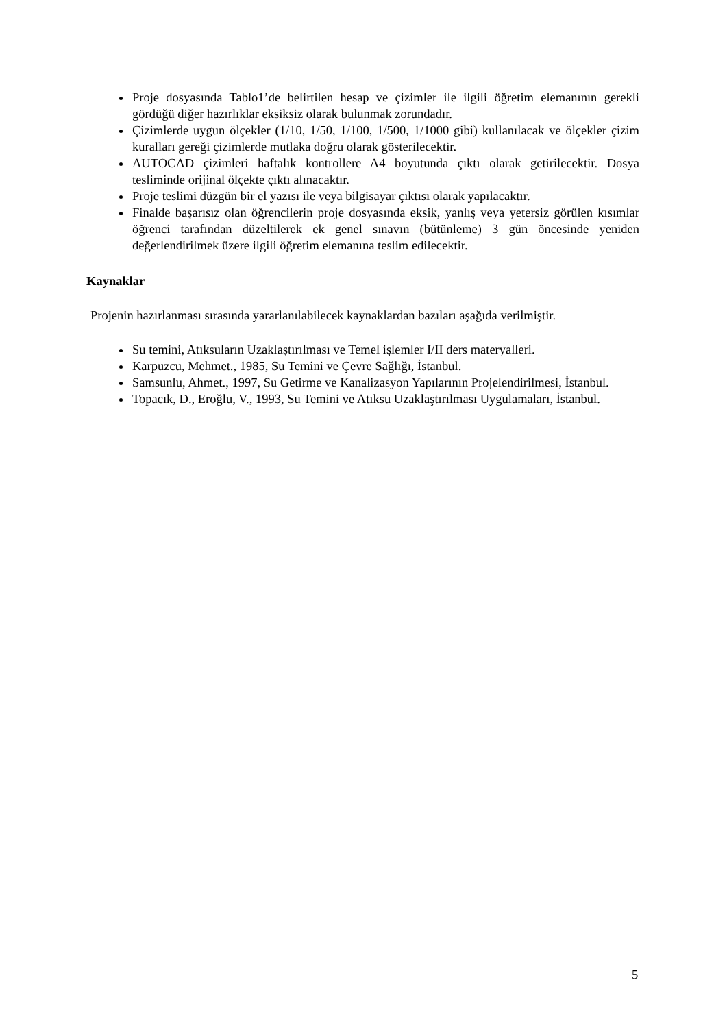Proje dosyasında Tablo1’de belirtilen hesap ve çizimler ile ilgili öğretim elemanının gerekli gördüğü diğer hazırlıklar eksiksiz olarak bulunmak zorundadır.
Çizimlerde uygun ölçekler (1/10, 1/50, 1/100, 1/500, 1/1000 gibi) kullanılacak ve ölçekler çizim kuralları gereği çizimlerde mutlaka doğru olarak gösterilecektir.
AUTOCAD çizimleri haftalık kontrollere A4 boyutunda çıktı olarak getirilecektir. Dosya tesliminde orijinal ölçekte çıktı alınacaktır.
Proje teslimi düzgün bir el yazısı ile veya bilgisayar çıktısı olarak yapılacaktır.
Finalde başarısız olan öğrencilerin proje dosyasında eksik, yanlış veya yetersiz görülen kısımlar öğrenci tarafından düzeltilerek ek genel sınavın (bütünleme) 3 gün öncesinde yeniden değerlendirilmek üzere ilgili öğretim elemanına teslim edilecektir.
Kaynaklar
Projenin hazırlanması sırasında yararlanılabilecek kaynaklardan bazıları aşağıda verilmiştir.
Su temini, Atıksuların Uzaklaştırılması ve Temel işlemler I/II ders materyalleri.
Karpuzcu, Mehmet., 1985, Su Temini ve Çevre Sağlığı, İstanbul.
Samsunlu, Ahmet., 1997, Su Getirme ve Kanalizasyon Yapılarının Projelendirilmesi, İstanbul.
Topacık, D., Eroğlu, V., 1993, Su Temini ve Atıksu Uzaklaştırılması Uygulamaları, İstanbul.
5